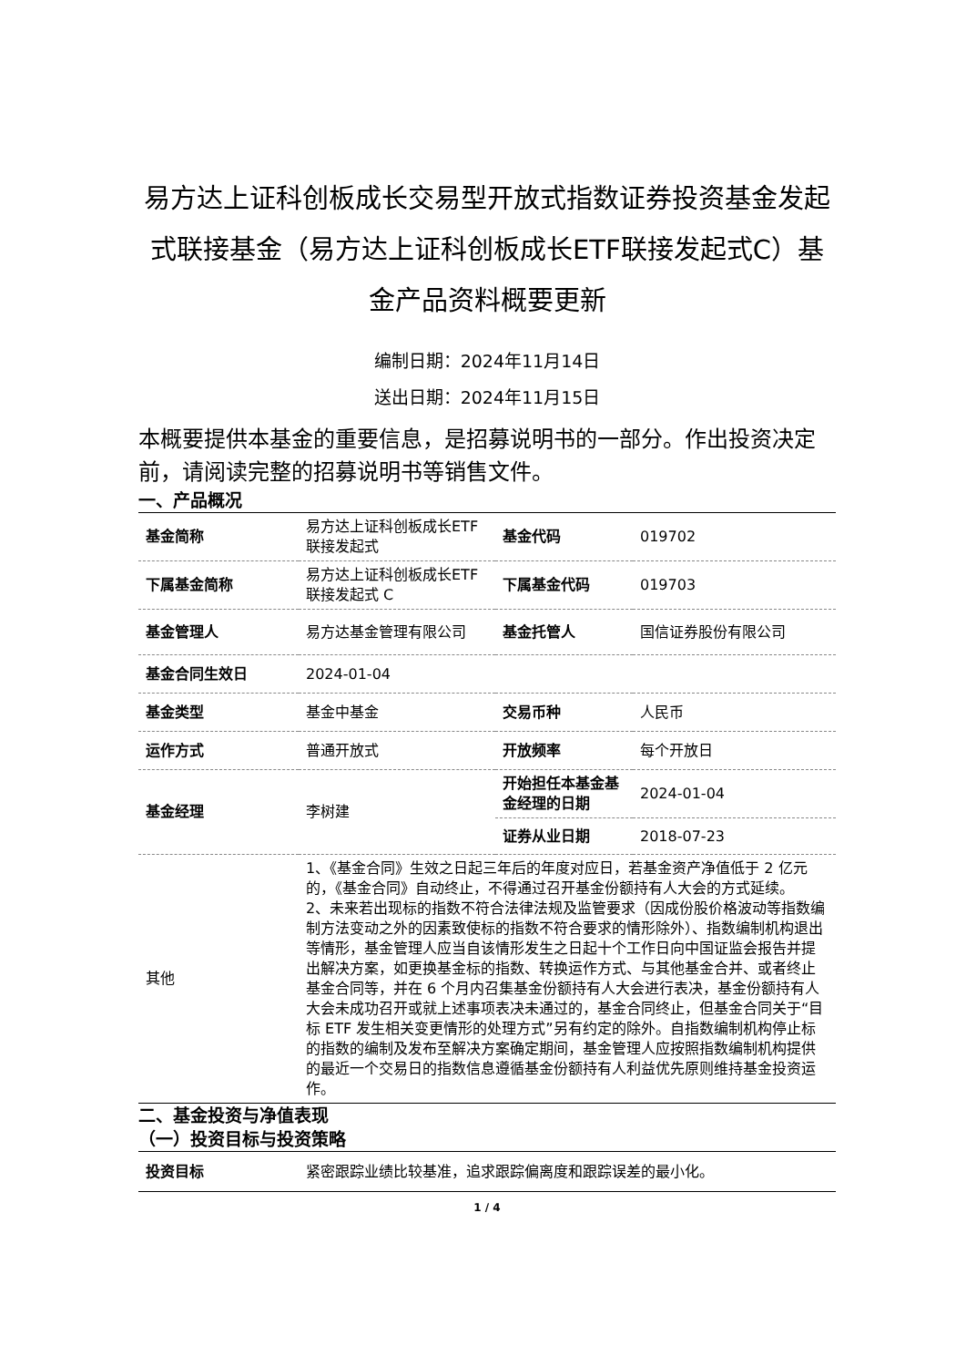易方达上证科创板成长交易型开放式指数证券投资基金发起式联接基金（易方达上证科创板成长ETF联接发起式C）基金产品资料概要更新
编制日期：2024年11月14日
送出日期：2024年11月15日
本概要提供本基金的重要信息，是招募说明书的一部分。作出投资决定前，请阅读完整的招募说明书等销售文件。
一、产品概况
| 基金简称 | 易方达上证科创板成长ETF 联接发起式 | 基金代码 | 019702 |
| 下属基金简称 | 易方达上证科创板成长ETF 联接发起式 C | 下属基金代码 | 019703 |
| 基金管理人 | 易方达基金管理有限公司 | 基金托管人 | 国信证券股份有限公司 |
| 基金合同生效日 | 2024-01-04 | | |
| 基金类型 | 基金中基金 | 交易币种 | 人民币 |
| 运作方式 | 普通开放式 | 开放频率 | 每个开放日 |
| 基金经理 | 李树建 | 开始担任本基金基金经理的日期 | 2024-01-04 |
| | | 证券从业日期 | 2018-07-23 |
| 其他 | 1、《基金合同》生效之日起三年后的年度对应日，若基金资产净值低于 2 亿元的，《基金合同》自动终止，不得通过召开基金份额持有人大会的方式延续。 2、未来若出现标的指数不符合法律法规及监管要求（因成份股价格波动等指数编制方法变动之外的因素致使标的指数不符合要求的情形除外）、指数编制机构退出等情形，基金管理人应当自该情形发生之日起十个工作日向中国证监会报告并提出解决方案，如更换基金标的指数、转换运作方式、与其他基金合并、或者终止基金合同等，并在 6 个月内召集基金份额持有人大会进行表决，基金份额持有人大会未成功召开或就上述事项表决未通过的，基金合同终止，但基金合同关于“目标 ETF 发生相关变更情形的处理方式”另有约定的除外。自指数编制机构停止标的指数的编制及发布至解决方案确定期间，基金管理人应按照指数编制机构提供的最近一个交易日的指数信息遵循基金份额持有人利益优先原则维持基金投资运作。 | | |
二、基金投资与净值表现
（一）投资目标与投资策略
| 投资目标 | 紧密跟踪业绩比较基准，追求跟踪偏离度和跟踪误差的最小化。 |
1 / 4